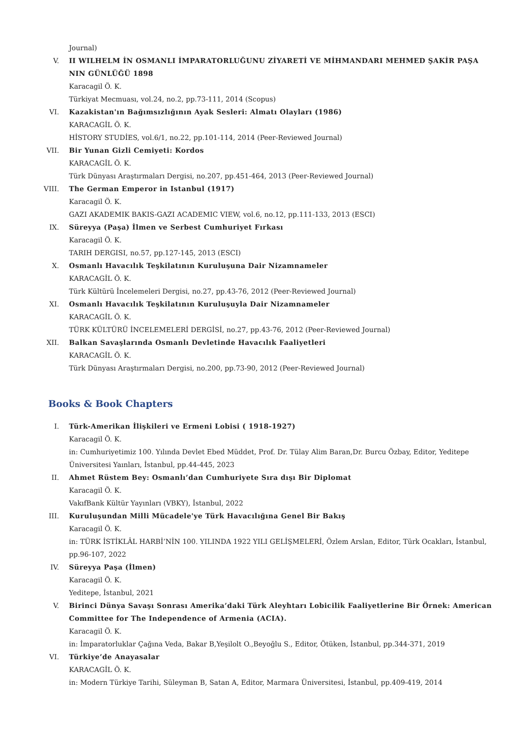Journal)
V. II WILHELM İN OSMANLI İMPARATORLUĞUNU ZİYARETİ VE MİHMANDARI MEHMED ŞAKİR PAŞA NIN GÜNLÜĞÜ 1898
Karacagil Ö. K.
Türkiyat Mecmuası, vol.24, no.2, pp.73-111, 2014 (Scopus)
VI. Kazakistan'ın Bağımsızlığının Ayak Sesleri: Almatı Olayları (1986)
KARACAGİL Ö. K.
HİSTORY STUDİES, vol.6/1, no.22, pp.101-114, 2014 (Peer-Reviewed Journal)
VII. Bir Yunan Gizli Cemiyeti: Kordos
KARACAGİL Ö. K.
Türk Dünyası Araştırmaları Dergisi, no.207, pp.451-464, 2013 (Peer-Reviewed Journal)
VIII. The German Emperor in Istanbul (1917)
Karacagil Ö. K.
GAZI AKADEMIK BAKIS-GAZI ACADEMIC VIEW, vol.6, no.12, pp.111-133, 2013 (ESCI)
IX. Süreyya (Paşa) İlmen ve Serbest Cumhuriyet Fırkası
Karacagil Ö. K.
TARIH DERGISI, no.57, pp.127-145, 2013 (ESCI)
X. Osmanlı Havacılık Teşkilatının Kuruluşuna Dair Nizamnameler
KARACAGİL Ö. K.
Türk Kültürü İncelemeleri Dergisi, no.27, pp.43-76, 2012 (Peer-Reviewed Journal)
XI. Osmanlı Havacılık Teşkilatının Kuruluşuyla Dair Nizamnameler
KARACAGİL Ö. K.
TÜRK KÜLTÜRÜ İNCELEMELERİ DERGİSİ, no.27, pp.43-76, 2012 (Peer-Reviewed Journal)
XII. Balkan Savaşlarında Osmanlı Devletinde Havacılık Faaliyetleri
KARACAGİL Ö. K.
Türk Dünyası Araştırmaları Dergisi, no.200, pp.73-90, 2012 (Peer-Reviewed Journal)
Books & Book Chapters
I. Türk-Amerikan İlişkileri ve Ermeni Lobisi ( 1918-1927)
Karacagil Ö. K.
in: Cumhuriyetimiz 100. Yılında Devlet Ebed Müddet, Prof. Dr. Tülay Alim Baran,Dr. Burcu Özbay, Editor, Yeditepe Üniversitesi Yaınları, İstanbul, pp.44-445, 2023
II. Ahmet Rüstem Bey: Osmanlı’dan Cumhuriyete Sıra dışı Bir Diplomat
Karacagil Ö. K.
VakıfBank Kültür Yayınları (VBKY), İstanbul, 2022
III. Kuruluşundan Milli Mücadele'ye Türk Havacılığına Genel Bir Bakış
Karacagil Ö. K.
in: TÜRK İSTİKLÂL HARBİ’NİN 100. YILINDA 1922 YILI GELİŞMELERİ, Özlem Arslan, Editor, Türk Ocakları, İstanbul, pp.96-107, 2022
IV. Süreyya Paşa (İlmen)
Karacagil Ö. K.
Yeditepe, İstanbul, 2021
V. Birinci Dünya Savaşı Sonrası Amerika’daki Türk Aleyhtarı Lobicilik Faaliyetlerine Bir Örnek: American Committee for The Independence of Armenia (ACIA).
Karacagil Ö. K.
in: İmparatorluklar Çağına Veda, Bakar B,Yeşilolt O.,Beyoğlu S., Editor, Ötüken, İstanbul, pp.344-371, 2019
VI. Türkiye’de Anayasalar
KARACAGİL Ö. K.
in: Modern Türkiye Tarihi, Süleyman B, Satan A, Editor, Marmara Üniversitesi, İstanbul, pp.409-419, 2014